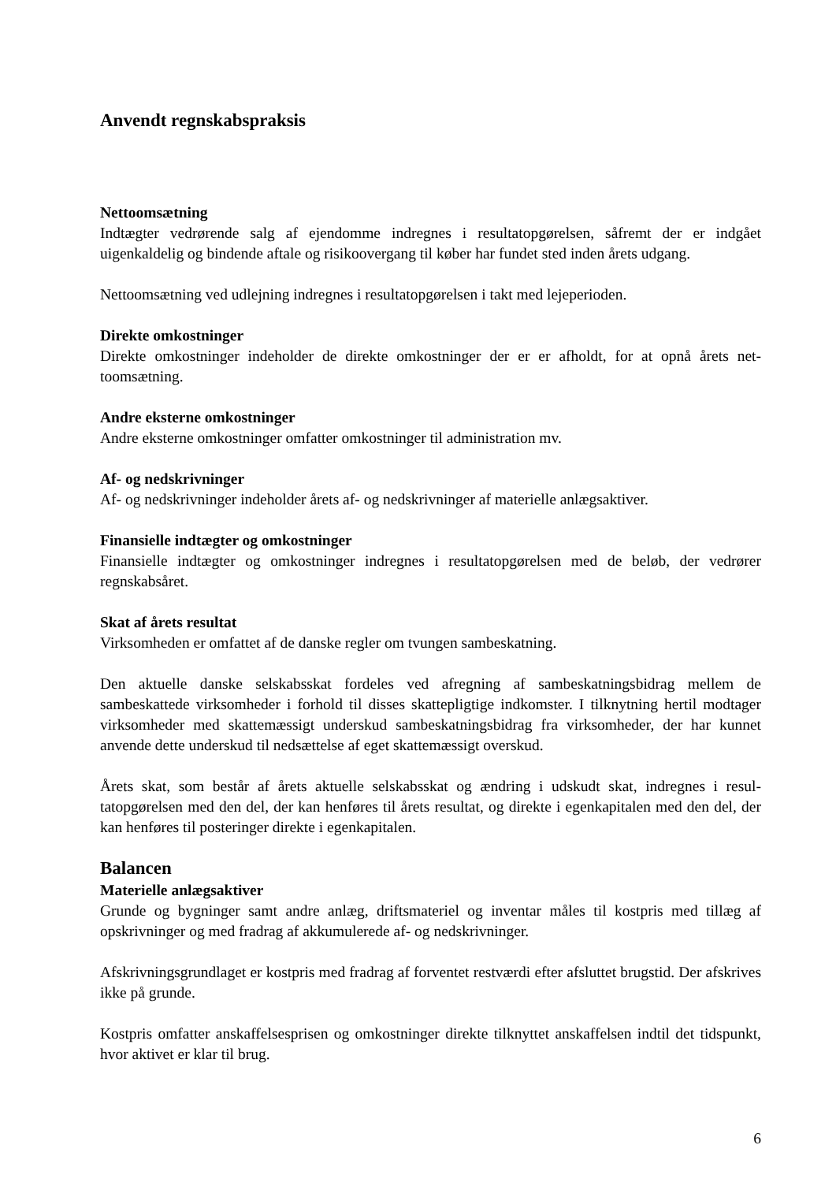Anvendt regnskabspraksis
Nettoomsætning
Indtægter vedrørende salg af ejendomme indregnes i resultatopgørelsen, såfremt der er indgået uigenkaldelig og bindende aftale og risikoovergang til køber har fundet sted inden årets udgang.
Nettoomsætning ved udlejning indregnes i resultatopgørelsen i takt med lejeperioden.
Direkte omkostninger
Direkte omkostninger indeholder de direkte omkostninger der er er afholdt, for at opnå årets net­toomsætning.
Andre eksterne omkostninger
Andre eksterne omkostninger omfatter omkostninger til administration mv.
Af- og nedskrivninger
Af- og nedskrivninger indeholder årets af- og nedskrivninger af materielle anlægsaktiver.
Finansielle indtægter og omkostninger
Finansielle indtægter og omkostninger indregnes i resultatopgørelsen med de beløb, der vedrører regnskabsåret.
Skat af årets resultat
Virksomheden er omfattet af de danske regler om tvungen sambeskatning.
Den aktuelle danske selskabsskat fordeles ved afregning af sambeskatningsbidrag mellem de sambeskattede virksomheder i forhold til disses skattepligtige indkomster. I tilknytning hertil modtager virksomheder med skattemæssigt underskud sambeskatningsbidrag fra virksomheder, der har kunnet anvende dette underskud til nedsættelse af eget skattemæssigt overskud.
Årets skat, som består af årets aktuelle selskabsskat og ændring i udskudt skat, indregnes i resul­tatopgørelsen med den del, der kan henføres til årets resultat, og direkte i egenkapitalen med den del, der kan henføres til posteringer direkte i egenkapitalen.
Balancen
Materielle anlægsaktiver
Grunde og bygninger samt andre anlæg, driftsmateriel og inventar måles til kostpris med tillæg af opskrivninger og med fradrag af akkumulerede af- og nedskrivninger.
Afskrivningsgrundlaget er kostpris med fradrag af forventet restværdi efter afsluttet brugstid. Der afskrives ikke på grunde.
Kostpris omfatter anskaffelsesprisen og omkostninger direkte tilknyttet anskaffelsen indtil det tidspunkt, hvor aktivet er klar til brug.
6